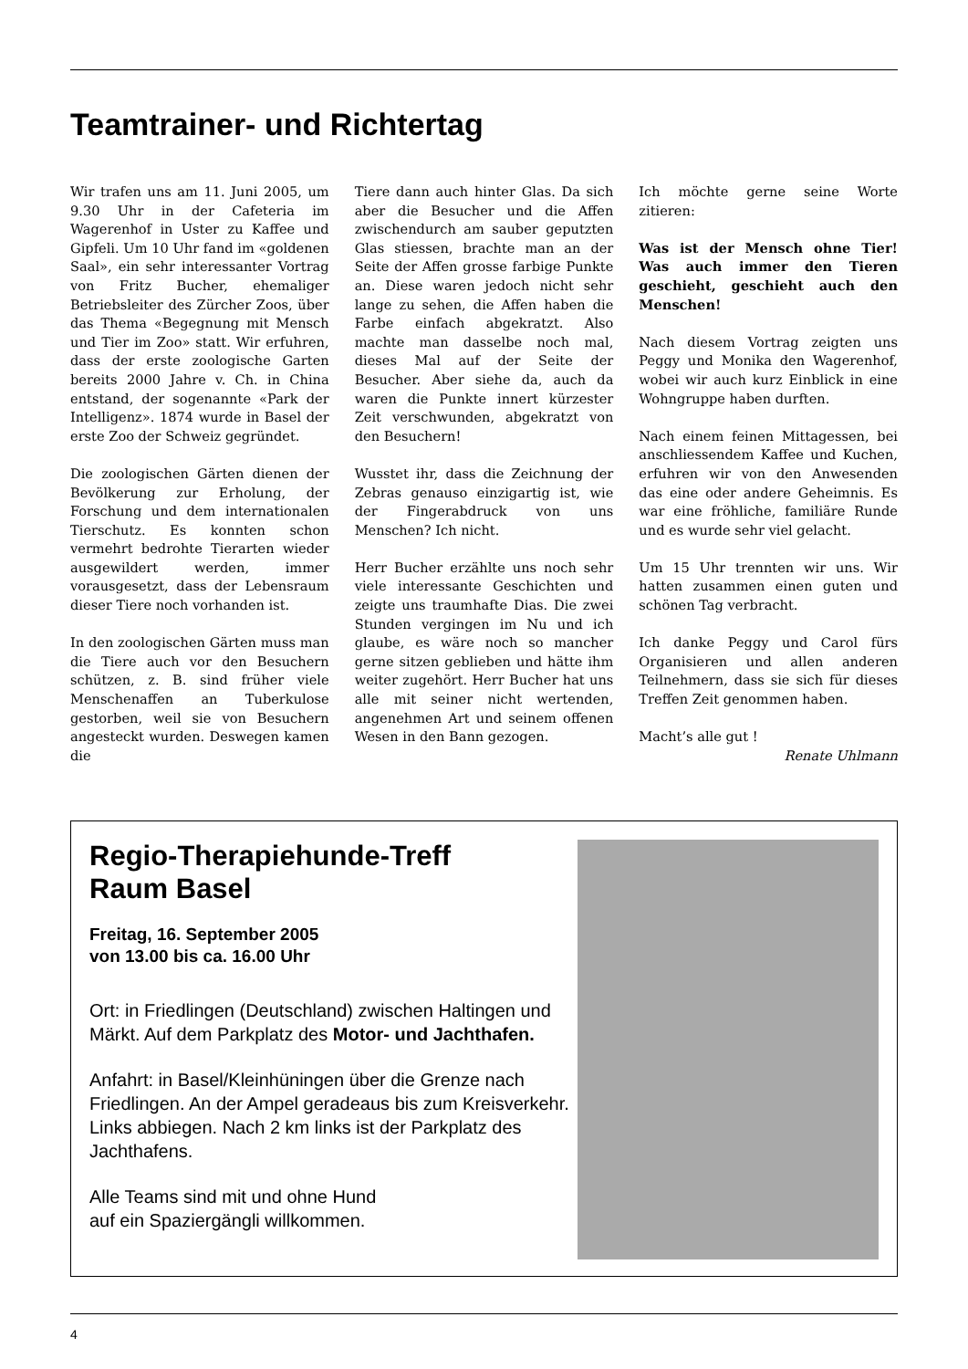Teamtrainer- und Richtertag
Wir trafen uns am 11. Juni 2005, um 9.30 Uhr in der Cafeteria im Wagerenhof in Uster zu Kaffee und Gipfeli. Um 10 Uhr fand im «goldenen Saal», ein sehr interessanter Vortrag von Fritz Bucher, ehemaliger Betriebsleiter des Zürcher Zoos, über das Thema «Begegnung mit Mensch und Tier im Zoo» statt. Wir erfuhren, dass der erste zoologische Garten bereits 2000 Jahre v. Ch. in China entstand, der sogenannte «Park der Intelligenz». 1874 wurde in Basel der erste Zoo der Schweiz gegründet.
Die zoologischen Gärten dienen der Bevölkerung zur Erholung, der Forschung und dem internationalen Tierschutz. Es konnten schon vermehrt bedrohte Tierarten wieder ausgewildert werden, immer vorausgesetzt, dass der Lebensraum dieser Tiere noch vorhanden ist.
In den zoologischen Gärten muss man die Tiere auch vor den Besuchern schützen, z. B. sind früher viele Menschenaffen an Tuberkulose gestorben, weil sie von Besuchern angesteckt wurden. Deswegen kamen die
Tiere dann auch hinter Glas. Da sich aber die Besucher und die Affen zwischendurch am sauber geputzten Glas stiessen, brachte man an der Seite der Affen grosse farbige Punkte an. Diese waren jedoch nicht sehr lange zu sehen, die Affen haben die Farbe einfach abgekratzt. Also machte man dasselbe noch mal, dieses Mal auf der Seite der Besucher. Aber siehe da, auch da waren die Punkte innert kürzester Zeit verschwunden, abgekratzt von den Besuchern!
Wusstet ihr, dass die Zeichnung der Zebras genauso einzigartig ist, wie der Fingerabdruck von uns Menschen? Ich nicht.
Herr Bucher erzählte uns noch sehr viele interessante Geschichten und zeigte uns traumhafte Dias. Die zwei Stunden vergingen im Nu und ich glaube, es wäre noch so mancher gerne sitzen geblieben und hätte ihm weiter zugehört. Herr Bucher hat uns alle mit seiner nicht wertenden, angenehmen Art und seinem offenen Wesen in den Bann gezogen.
Ich möchte gerne seine Worte zitieren:
Was ist der Mensch ohne Tier! Was auch immer den Tieren geschieht, geschieht auch den Menschen!
Nach diesem Vortrag zeigten uns Peggy und Monika den Wagerenhof, wobei wir auch kurz Einblick in eine Wohngruppe haben durften.
Nach einem feinen Mittagessen, bei anschliessendem Kaffee und Kuchen, erfuhren wir von den Anwesenden das eine oder andere Geheimnis. Es war eine fröhliche, familiäre Runde und es wurde sehr viel gelacht.
Um 15 Uhr trennten wir uns. Wir hatten zusammen einen guten und schönen Tag verbracht.
Ich danke Peggy und Carol fürs Organisieren und allen anderen Teilnehmern, dass sie sich für dieses Treffen Zeit genommen haben.
Macht’s alle gut !
Renate Uhlmann
Regio-Therapiehunde-Treff
Raum Basel
Freitag, 16. September 2005
von 13.00 bis ca. 16.00 Uhr
Ort: in Friedlingen (Deutschland) zwischen Haltingen und Märkt. Auf dem Parkplatz des Motor- und Jachthafen.
Anfahrt: in Basel/Kleinhüningen über die Grenze nach Friedlingen. An der Ampel geradeaus bis zum Kreisverkehr.
Links abbiegen. Nach 2 km links ist der Parkplatz des Jachthafens.
Alle Teams sind mit und ohne Hund
auf ein Spaziergängli willkommen.
4